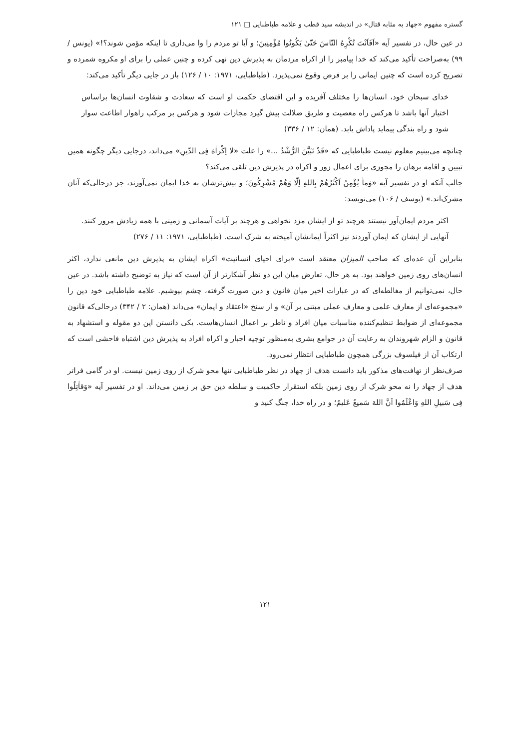گستره مفهوم «جهاد به مثابه قتال» در اندیشه سید قطب و علامه طباطبایی □ ۱۲۱
در عین حال، در تفسیر آیه «اَفَاَنْتَ تُکْرِهُ النّاسَ حَتّیٰ یَکُونُوا مُؤْمِنِینَ؛ و آیا تو مردم را وا می‌داری تا اینکه مؤمن شوند؟!» (یونس / ۹۹) به‌صراحت تأکید می‌کند که خدا پیامبر را از اکراه مردمان به پذیرش دین نهی کرده و چنین عملی را برای او مکروه شمرده و تصریح کرده است که چنین ایمانی را بر فرض وقوع نمی‌پذیرد. (طباطبایی، ۱۹۷۱: ۱۰ / ۱۲۶) باز در جایی دیگر تأکید می‌کند:
خدای سبحان خود، انسان‌ها را مختلف آفریده و این اقتضای حکمت او است که سعادت و شقاوت انسان‌ها براساس اختیار آنها باشد تا هرکس راه معصیت و طریق ضلالت پیش گیرد مجازات شود و هرکس بر مرکب راهوار اطاعت سوار شود و راه بندگی پیماید پاداش یابد. (همان: ۱۲ / ۳۳۶)
چنانچه می‌بینیم معلوم نیست طباطبایی که «قَدْ تَبَیَّنَ الرُّشْدُ ...» را علت «لاٰ اِکْراٰهَ فِی الدّینِ» می‌داند، درجایی دیگر چگونه همین تبیین و اقامه برهان را مجوزی برای اعمال زور و اکراه در پذیرش دین تلقی می‌کند؟
جالب آنکه او در تفسیر آیه «وَماٰ یُؤْمِنُ اَکْثَرُهُمْ بِاللهِ اِلّا وَهُمْ مُشْرِکُونَ؛ و بیش‌ترشان به خدا ایمان نمی‌آورند، جز درحالی‌که آنان مشرک‌اند.» (یوسف / ۱۰۶) می‌نویسد:
اکثر مردم ایمان‌آور نیستند هرچند تو از ایشان مزد نخواهی و هرچند بر آیات آسمانی و زمینی با همه زیادش مرور کنند. آنهایی از ایشان که ایمان آوردند نیز اکثراً ایمانشان آمیخته به شرک است. (طباطبایی، ۱۹۷۱: ۱۱ / ۲۷۶)
بنابراین آن عده‌ای که صاحب المیزان معتقد است «برای احیای انسانیت» اکراه ایشان به پذیرش دین مانعی ندارد، اکثر انسان‌های روی زمین خواهند بود. به هر حال، تعارض میان این دو نظر آشکارتر از آن است که نیاز به توضیح داشته باشد. در عین حال، نمی‌توانیم از مغالطه‌ای که در عبارات اخیر میان قانون و دین صورت گرفته، چشم بپوشیم. علامه طباطبایی خود دین را «مجموعه‌ای از معارف علمی و معارف عملی مبتنی بر آن» و از سنخ «اعتقاد و ایمان» می‌داند (همان: ۲ / ۳۴۲) درحالی‌که قانون مجموعه‌ای از ضوابط تنظیم‌کننده مناسبات میان افراد و ناظر بر اعمال انسان‌هاست. یکی دانستن این دو مقوله و استشهاد به قانون و الزام شهروندان به رعایت آن در جوامع بشری به‌منظور توجیه اجبار و اکراه افراد به پذیرش دین اشتباه فاحشی است که ارتکاب آن از فیلسوف بزرگی همچون طباطبایی انتظار نمی‌رود.
صرف‌نظر از تهافت‌های مذکور باید دانست هدف از جهاد در نظر طباطبایی تنها محو شرک از روی زمین نیست. او در گامی فراتر هدف از جهاد را نه محو شرک از روی زمین بلکه استقرار حاکمیت و سلطه دین حق بر زمین می‌داند. او در تفسیر آیه «وَقاٰتِلُوا فِی سَبیلِ اللهِ وَاعْلَمُوا اَنَّ اللهَ سَمیعٌ عَلیمٌ؛ و در راه خدا، جنگ کنید و
۱۲۱